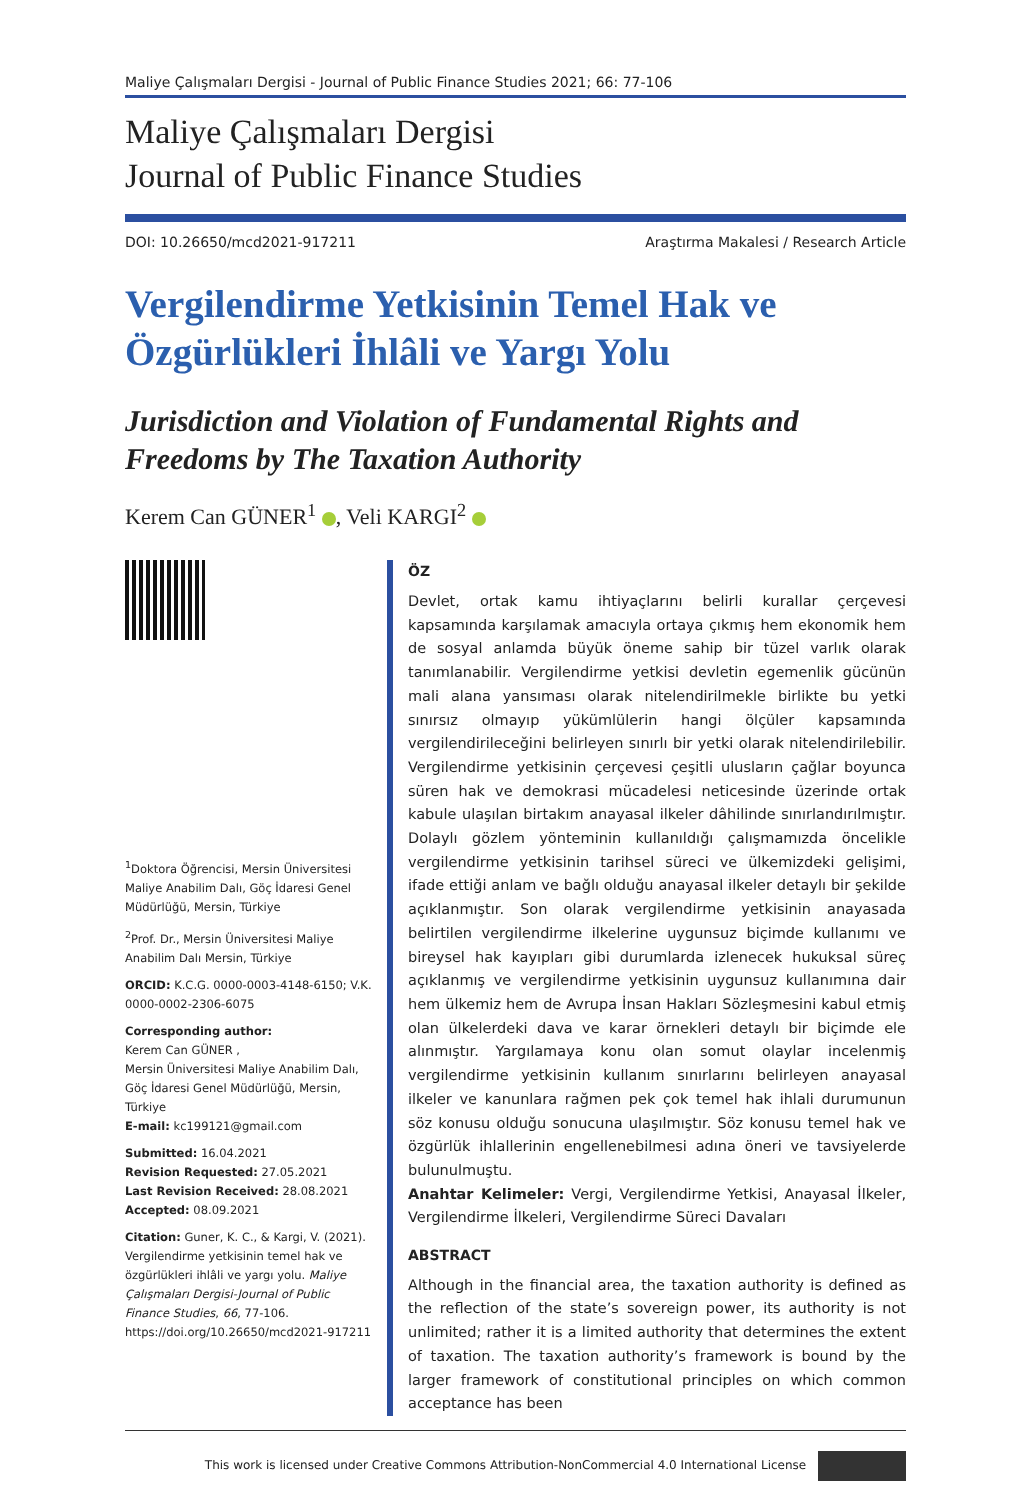Maliye Çalışmaları Dergisi - Journal of Public Finance Studies 2021; 66: 77-106
Maliye Çalışmaları Dergisi
Journal of Public Finance Studies
DOI: 10.26650/mcd2021-917211 Araştırma Makalesi / Research Article
Vergilendirme Yetkisinin Temel Hak ve Özgürlükleri İhlâli ve Yargı Yolu
Jurisdiction and Violation of Fundamental Rights and Freedoms by The Taxation Authority
Kerem Can GÜNER<sup>1</sup> , Veli KARGI<sup>2</sup>
<sup>1</sup> Doktora Öğrencisi, Mersin Üniversitesi Maliye Anabilim Dalı, Göç İdaresi Genel Müdürlüğü, Mersin, Türkiye
<sup>2</sup> Prof. Dr., Mersin Üniversitesi Maliye Anabilim Dalı Mersin, Türkiye
ORCID: K.C.G. 0000-0003-4148-6150; V.K. 0000-0002-2306-6075
Corresponding author:
Kerem Can GÜNER ,
Mersin Üniversitesi Maliye Anabilim Dalı, Göç İdaresi Genel Müdürlüğü, Mersin, Türkiye
E-mail: kc199121@gmail.com
Submitted: 16.04.2021
Revision Requested: 27.05.2021
Last Revision Received: 28.08.2021
Accepted: 08.09.2021
Citation: Guner, K. C., & Kargi, V. (2021). Vergilendirme yetkisinin temel hak ve özgürlükleri ihlâli ve yargı yolu. Maliye Çalışmaları Dergisi-Journal of Public Finance Studies, 66, 77-106.
https://doi.org/10.26650/mcd2021-917211
ÖZ
Devlet, ortak kamu ihtiyaçlarını belirli kurallar çerçevesi kapsamında karşılamak amacıyla ortaya çıkmış hem ekonomik hem de sosyal anlamda büyük öneme sahip bir tüzel varlık olarak tanımlanabilir. Vergilendirme yetkisi devletin egemenlik gücünün mali alana yansıması olarak nitelendirilmekle birlikte bu yetki sınırsız olmayıp yükümlülerin hangi ölçüler kapsamında vergilendirileceğini belirleyen sınırlı bir yetki olarak nitelendirilebilir. Vergilendirme yetkisinin çerçevesi çeşitli ulusların çağlar boyunca süren hak ve demokrasi mücadelesi neticesinde üzerinde ortak kabule ulaşılan birtakım anayasal ilkeler dâhilinde sınırlandırılmıştır. Dolaylı gözlem yönteminin kullanıldığı çalışmamızda öncelikle vergilendirme yetkisinin tarihsel süreci ve ülkemizdeki gelişimi, ifade ettiği anlam ve bağlı olduğu anayasal ilkeler detaylı bir şekilde açıklanmıştır. Son olarak vergilendirme yetkisinin anayasada belirtilen vergilendirme ilkelerine uygunsuz biçimde kullanımı ve bireysel hak kayıpları gibi durumlarda izlenecek hukuksal süreç açıklanmış ve vergilendirme yetkisinin uygunsuz kullanımına dair hem ülkemiz hem de Avrupa İnsan Hakları Sözleşmesini kabul etmiş olan ülkelerdeki dava ve karar örnekleri detaylı bir biçimde ele alınmıştır. Yargılamaya konu olan somut olaylar incelenmiş vergilendirme yetkisinin kullanım sınırlarını belirleyen anayasal ilkeler ve kanunlara rağmen pek çok temel hak ihlali durumunun söz konusu olduğu sonucuna ulaşılmıştır. Söz konusu temel hak ve özgürlük ihlallerinin engellenebilmesi adına öneri ve tavsiyelerde bulunulmuştu.
Anahtar Kelimeler: Vergi, Vergilendirme Yetkisi, Anayasal İlkeler, Vergilendirme İlkeleri, Vergilendirme Süreci Davaları
ABSTRACT
Although in the financial area, the taxation authority is defined as the reflection of the state’s sovereign power, its authority is not unlimited; rather it is a limited authority that determines the extent of taxation. The taxation authority’s framework is bound by the larger framework of constitutional principles on which common acceptance has been
This work is licensed under Creative Commons Attribution-NonCommercial 4.0 International License